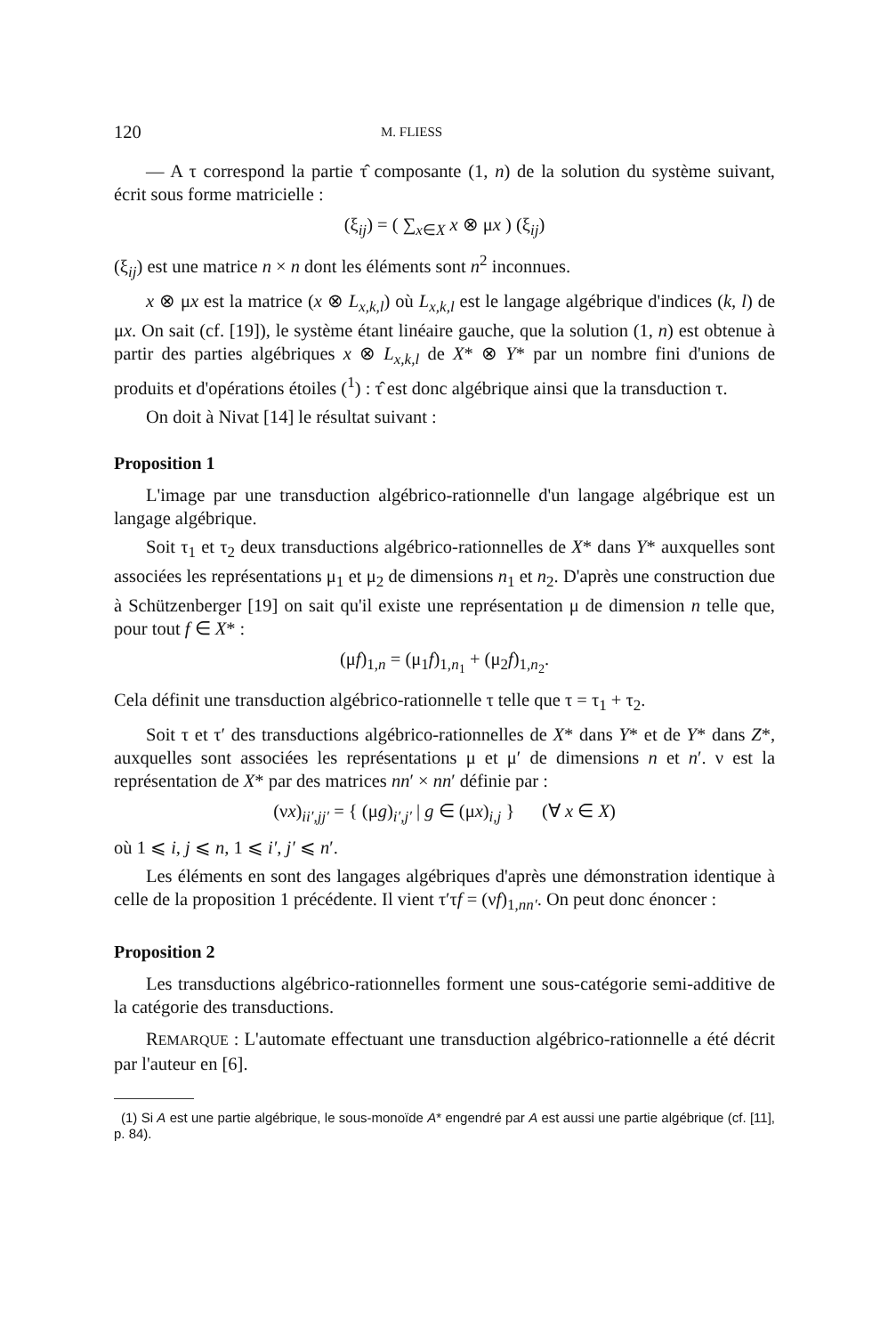120 M. FLIESS
— A τ correspond la partie τ̂ composante (1, n) de la solution du système suivant, écrit sous forme matricielle :
(ξ<sub>ij</sub>) = ( ∑<sub>x∈X</sub> x ⊗ μx ) (ξ<sub>ij</sub>)
(ξ<sub>ij</sub>) est une matrice n × n dont les éléments sont n<sup>2</sup> inconnues.
x ⊗ μx est la matrice (x ⊗ L<sub>x,k,l</sub>) où L<sub>x,k,l</sub> est le langage algébrique d'indices (k, l) de μx. On sait (cf. [19]), le système étant linéaire gauche, que la solution (1, n) est obtenue à partir des parties algébriques x ⊗ L<sub>x,k,l</sub> de X* ⊗ Y* par un nombre fini d'unions de produits et d'opérations étoiles (<sup>1</sup>) : τ̂ est donc algébrique ainsi que la transduction τ.
On doit à Nivat [14] le résultat suivant :
Proposition 1
L'image par une transduction algébrico-rationnelle d'un langage algébrique est un langage algébrique.
Soit τ<sub>1</sub> et τ<sub>2</sub> deux transductions algébrico-rationnelles de X* dans Y* auxquelles sont associées les représentations μ<sub>1</sub> et μ<sub>2</sub> de dimensions n<sub>1</sub> et n<sub>2</sub>. D'après une construction due à Schützenberger [19] on sait qu'il existe une représentation μ de dimension n telle que, pour tout f ∈ X* :
(μf)<sub>1,n</sub> = (μ<sub>1</sub>f)<sub>1,n<sub>1</sub></sub> + (μ<sub>2</sub>f)<sub>1,n<sub>2</sub></sub>.
Cela définit une transduction algébrico-rationnelle τ telle que τ = τ<sub>1</sub> + τ<sub>2</sub>.
Soit τ et τ′ des transductions algébrico-rationnelles de X* dans Y* et de Y* dans Z*, auxquelles sont associées les représentations μ et μ′ de dimensions n et n′. ν est la représentation de X* par des matrices nn′ × nn′ définie par :
(νx)<sub>ii′,jj′</sub> = { (μg)<sub>i′,j′</sub> | g ∈ (μx)<sub>i,j</sub> } (∀ x ∈ X)
où 1 ⩽ i, j ⩽ n, 1 ⩽ i′, j′ ⩽ n′.
Les éléments en sont des langages algébriques d'après une démonstration identique à celle de la proposition 1 précédente. Il vient τ′τf = (νf)<sub>1,nn′</sub>. On peut donc énoncer :
Proposition 2
Les transductions algébrico-rationnelles forment une sous-catégorie semi-additive de la catégorie des transductions.
REMARQUE : L'automate effectuant une transduction algébrico-rationnelle a été décrit par l'auteur en [6].
(1) Si A est une partie algébrique, le sous-monoïde A* engendré par A est aussi une partie algébrique (cf. [11], p. 84).